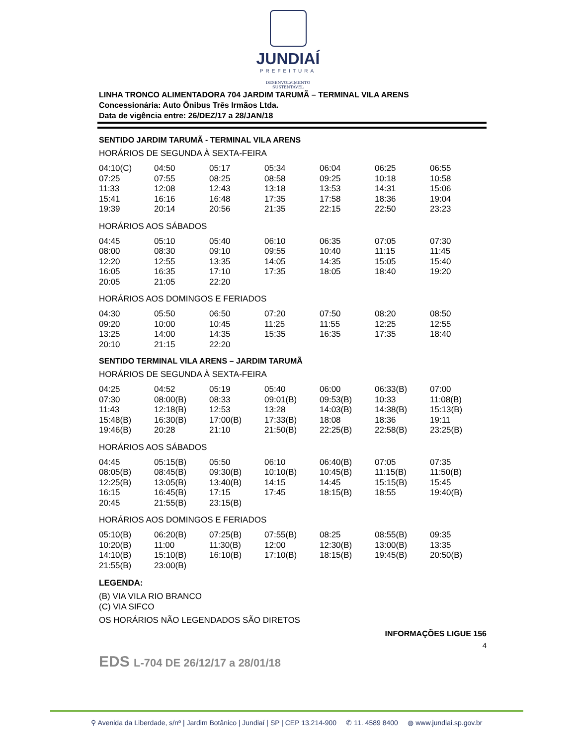JUNDIAÍ
PREFEITURA
DESENVOLVIMENTO
SUSTENTÁVEL
LINHA TRONCO ALIMENTADORA 704 JARDIM TARUMÃ – TERMINAL VILA ARENS
Concessionária: Auto Ônibus Três Irmãos Ltda.
Data de vigência entre: 26/DEZ/17 a 28/JAN/18
SENTIDO JARDIM TARUMÃ - TERMINAL VILA ARENS
HORÁRIOS DE SEGUNDA À SEXTA-FEIRA
| 04:10(C) | 04:50 | 05:17 | 05:34 | 06:04 | 06:25 | 06:55 |
| 07:25 | 07:55 | 08:25 | 08:58 | 09:25 | 10:18 | 10:58 |
| 11:33 | 12:08 | 12:43 | 13:18 | 13:53 | 14:31 | 15:06 |
| 15:41 | 16:16 | 16:48 | 17:35 | 17:58 | 18:36 | 19:04 |
| 19:39 | 20:14 | 20:56 | 21:35 | 22:15 | 22:50 | 23:23 |
HORÁRIOS AOS SÁBADOS
| 04:45 | 05:10 | 05:40 | 06:10 | 06:35 | 07:05 | 07:30 |
| 08:00 | 08:30 | 09:10 | 09:55 | 10:40 | 11:15 | 11:45 |
| 12:20 | 12:55 | 13:35 | 14:05 | 14:35 | 15:05 | 15:40 |
| 16:05 | 16:35 | 17:10 | 17:35 | 18:05 | 18:40 | 19:20 |
| 20:05 | 21:05 | 22:20 | | | | |
HORÁRIOS AOS DOMINGOS E FERIADOS
| 04:30 | 05:50 | 06:50 | 07:20 | 07:50 | 08:20 | 08:50 |
| 09:20 | 10:00 | 10:45 | 11:25 | 11:55 | 12:25 | 12:55 |
| 13:25 | 14:00 | 14:35 | 15:35 | 16:35 | 17:35 | 18:40 |
| 20:10 | 21:15 | 22:20 | | | | |
SENTIDO TERMINAL VILA ARENS – JARDIM TARUMÃ
HORÁRIOS DE SEGUNDA À SEXTA-FEIRA
| 04:25 | 04:52 | 05:19 | 05:40 | 06:00 | 06:33(B) | 07:00 |
| 07:30 | 08:00(B) | 08:33 | 09:01(B) | 09:53(B) | 10:33 | 11:08(B) |
| 11:43 | 12:18(B) | 12:53 | 13:28 | 14:03(B) | 14:38(B) | 15:13(B) |
| 15:48(B) | 16:30(B) | 17:00(B) | 17:33(B) | 18:08 | 18:36 | 19:11 |
| 19:46(B) | 20:28 | 21:10 | 21:50(B) | 22:25(B) | 22:58(B) | 23:25(B) |
HORÁRIOS AOS SÁBADOS
| 04:45 | 05:15(B) | 05:50 | 06:10 | 06:40(B) | 07:05 | 07:35 |
| 08:05(B) | 08:45(B) | 09:30(B) | 10:10(B) | 10:45(B) | 11:15(B) | 11:50(B) |
| 12:25(B) | 13:05(B) | 13:40(B) | 14:15 | 14:45 | 15:15(B) | 15:45 |
| 16:15 | 16:45(B) | 17:15 | 17:45 | 18:15(B) | 18:55 | 19:40(B) |
| 20:45 | 21:55(B) | 23:15(B) | | | | |
HORÁRIOS AOS DOMINGOS E FERIADOS
| 05:10(B) | 06:20(B) | 07:25(B) | 07:55(B) | 08:25 | 08:55(B) | 09:35 |
| 10:20(B) | 11:00 | 11:30(B) | 12:00 | 12:30(B) | 13:00(B) | 13:35 |
| 14:10(B) | 15:10(B) | 16:10(B) | 17:10(B) | 18:15(B) | 19:45(B) | 20:50(B) |
| 21:55(B) | 23:00(B) | | | | | |
LEGENDA:
(B) VIA VILA RIO BRANCO
(C) VIA SIFCO
OS HORÁRIOS NÃO LEGENDADOS SÃO DIRETOS
INFORMAÇÕES LIGUE 156
4
EDS L-704 DE 26/12/17 a 28/01/18
⚲ Avenida da Liberdade, s/nº | Jardim Botânico | Jundiaí | SP | CEP 13.214-900 ✆ 11. 4589 8400 ◍ www.jundiai.sp.gov.br